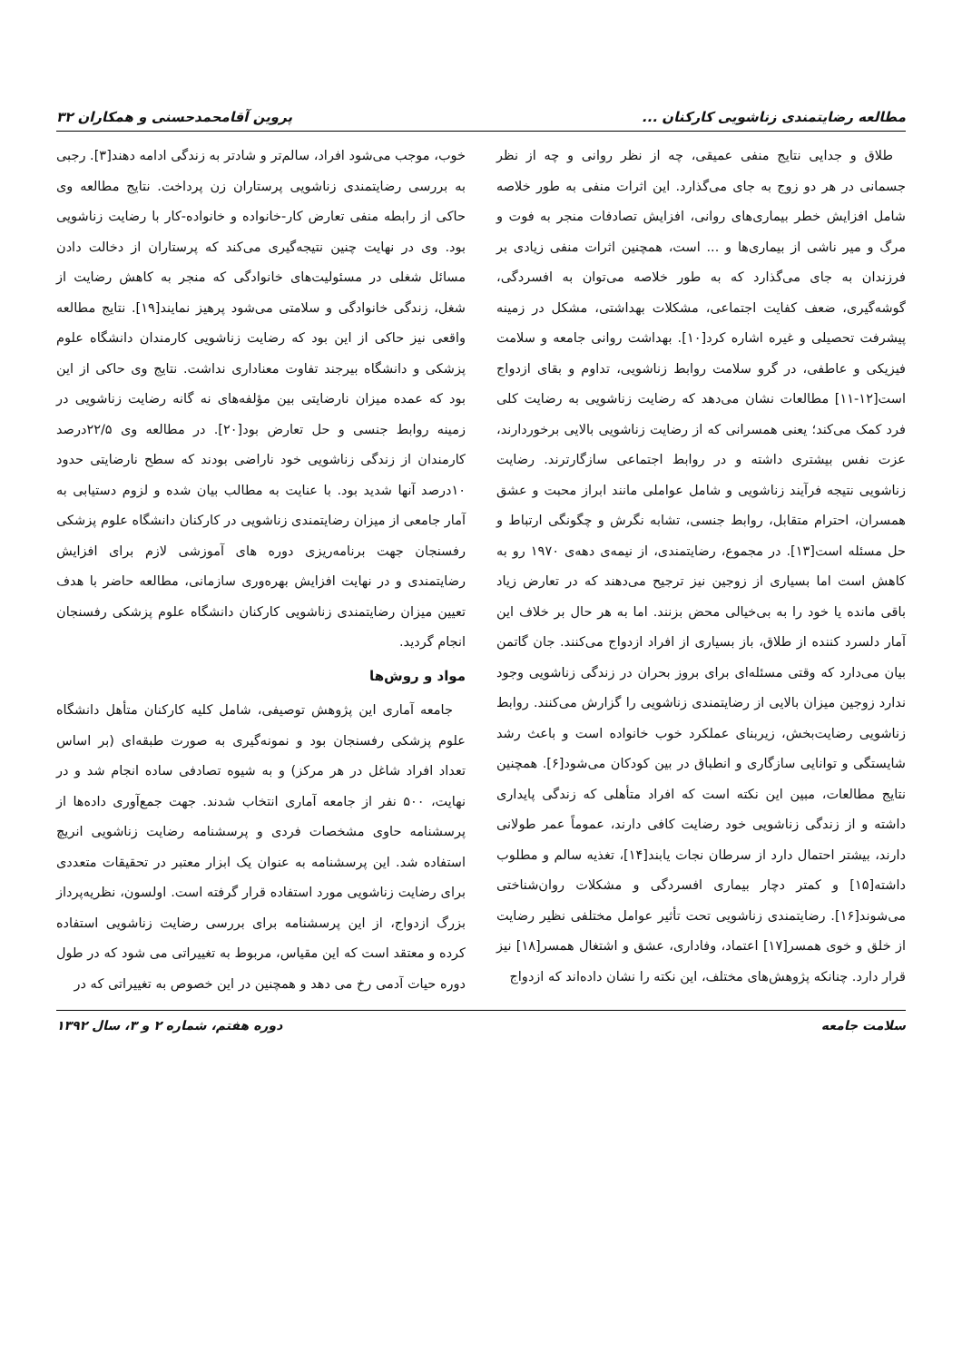مطالعه رضایتمندی زناشویی کارکنان ... پروین آقامحمدحسنی و همکاران ۳۲
طلاق و جدایی نتایج منفی عمیقی، چه از نظر روانی و چه از نظر جسمانی در هر دو زوج به جای می‌گذارد. این اثرات منفی به طور خلاصه شامل افزایش خطر بیماری‌های روانی، افزایش تصادفات منجر به فوت و مرگ و میر ناشی از بیماری‌ها و ... است، همچنین اثرات منفی زیادی بر فرزندان به جای می‌گذارد که به طور خلاصه می‌توان به افسردگی، گوشه‌گیری، ضعف کفایت اجتماعی، مشکلات بهداشتی، مشکل در زمینه پیشرفت تحصیلی و غیره اشاره کرد[۱۰]. بهداشت روانی جامعه و سلامت فیزیکی و عاطفی، در گرو سلامت روابط زناشویی، تداوم و بقای ازدواج است[۱۲-۱۱] مطالعات نشان می‌دهد که رضایت زناشویی به رضایت کلی فرد کمک می‌کند؛ یعنی همسرانی که از رضایت زناشویی بالایی برخوردارند، عزت نفس بیشتری داشته و در روابط اجتماعی سازگارترند. رضایت زناشویی نتیجه فرآیند زناشویی و شامل عواملی مانند ابراز محبت و عشق همسران، احترام متقابل، روابط جنسی، تشابه نگرش و چگونگی ارتباط و حل مسئله است[۱۳]. در مجموع، رضایتمندی، از نیمه‌ی دهه‌ی ۱۹۷۰ رو به کاهش است اما بسیاری از زوجین نیز ترجیح می‌دهند که در تعارض زیاد باقی مانده یا خود را به بی‌خیالی محض بزنند. اما به هر حال بر خلاف این آمار دلسرد کننده از طلاق، باز بسیاری از افراد ازدواج می‌کنند. جان گاتمن بیان می‌دارد که وقتی مسئله‌ای برای بروز بحران در زندگی زناشویی وجود ندارد زوجین میزان بالایی از رضایتمندی زناشویی را گزارش می‌کنند. روابط زناشویی رضایت‌بخش، زیربنای عملکرد خوب خانواده است و باعث رشد شایستگی و توانایی سازگاری و انطباق در بین کودکان می‌شود[۶]. همچنین نتایج مطالعات، مبین این نکته است که افراد متأهلی که زندگی پایداری داشته و از زندگی زناشویی خود رضایت کافی دارند، عموماً عمر طولانی دارند، بیشتر احتمال دارد از سرطان نجات یابند[۱۴]، تغذیه سالم و مطلوب داشته[۱۵] و کمتر دچار بیماری افسردگی و مشکلات روان‌شناختی می‌شوند[۱۶]. رضایتمندی زناشویی تحت تأثیر عوامل مختلفی نظیر رضایت از خلق و خوی همسر[۱۷] اعتماد، وفاداری، عشق و اشتغال همسر[۱۸] نیز قرار دارد. چنانکه پژوهش‌های مختلف، این نکته را نشان داده‌اند که ازدواج
خوب، موجب می‌شود افراد، سالم‌تر و شادتر به زندگی ادامه دهند[۳]. رجبی به بررسی رضایتمندی زناشویی پرستاران زن پرداخت. نتایج مطالعه وی حاکی از رابطه منفی تعارض کار-خانواده و خانواده-کار با رضایت زناشویی بود. وی در نهایت چنین نتیجه‌گیری می‌کند که پرستاران از دخالت دادن مسائل شغلی در مسئولیت‌های خانوادگی که منجر به کاهش رضایت از شغل، زندگی خانوادگی و سلامتی می‌شود پرهیز نمایند[۱۹]. نتایج مطالعه واقعی نیز حاکی از این بود که رضایت زناشویی کارمندان دانشگاه علوم پزشکی و دانشگاه بیرجند تفاوت معناداری نداشت. نتایج وی حاکی از این بود که عمده میزان نارضایتی بین مؤلفه‌های نه گانه رضایت زناشویی در زمینه روابط جنسی و حل تعارض بود[۲۰]. در مطالعه وی ۲۲/۵درصد کارمندان از زندگی زناشویی خود ناراضی بودند که سطح نارضایتی حدود ۱۰درصد آنها شدید بود. با عنایت به مطالب بیان شده و لزوم دستیابی به آمار جامعی از میزان رضایتمندی زناشویی در کارکنان دانشگاه علوم پزشکی رفسنجان جهت برنامه‌ریزی دوره های آموزشی لازم برای افزایش رضایتمندی و در نهایت افزایش بهره‌وری سازمانی، مطالعه حاضر با هدف تعیین میزان رضایتمندی زناشویی کارکنان دانشگاه علوم پزشکی رفسنجان انجام گردید.
مواد و روش‌ها
جامعه آماری این پژوهش توصیفی، شامل کلیه کارکنان متأهل دانشگاه علوم پزشکی رفسنجان بود و نمونه‌گیری به صورت طبقه‌ای (بر اساس تعداد افراد شاغل در هر مرکز) و به شیوه تصادفی ساده انجام شد و در نهایت، ۵۰۰ نفر از جامعه آماری انتخاب شدند. جهت جمع‌آوری داده‌ها از پرسشنامه حاوی مشخصات فردی و پرسشنامه رضایت زناشویی انریچ استفاده شد. این پرسشنامه به عنوان یک ابزار معتبر در تحقیقات متعددی برای رضایت زناشویی مورد استفاده قرار گرفته است. اولسون، نظریه‌پرداز بزرگ ازدواج، از این پرسشنامه برای بررسی رضایت زناشویی استفاده کرده و معتقد است که این مقیاس، مربوط به تغییراتی می شود که در طول دوره حیات آدمی رخ می دهد و همچنین در این خصوص به تغییراتی که در
سلامت جامعه دوره هفتم، شماره ۲ و ۳، سال ۱۳۹۲